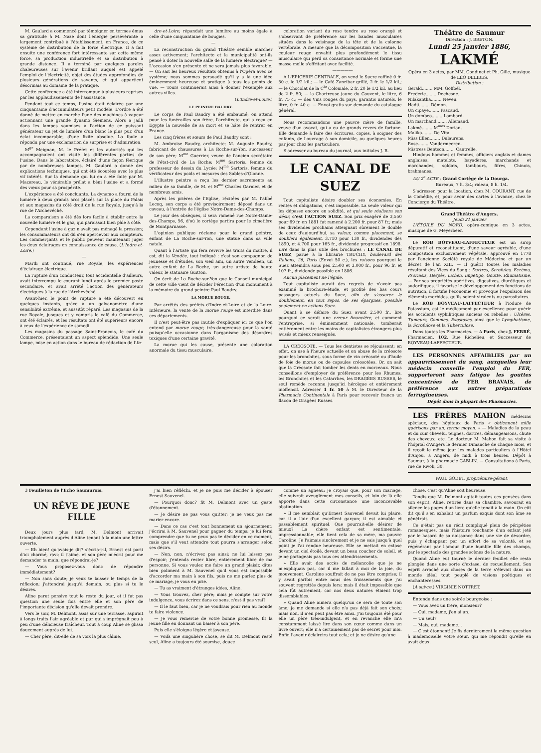M. Gaulard a commencé par témoigner en termes émus sa gratitude à M. Naze dont l'énergie persévérante a largement contribué à l'établissement, en France, de ce système de distribution de la force électrique. Il a fait ensuite une conférence fort intéressante sur cette même force, sa production industrielle et sa distribution à grande distance. Il a terminé par quelques paroles chaleureuses sur l'avenir brillant auquel est appelé l'emploi de l'électricité, objet des études approfondies de plusieurs générations de savants, et qui appartient désormais au domaine de la pratique.
Cette conférence a été interrompue à plusieurs reprises par les applaudissements de l'assistance.
Pendant tout ce temps, l'usine était éclairée par une cinquantaine d'accumulateurs petit modèle. L'ordre a été donné de mettre en marche l'une des machines à vapeur actionnant une grande dynamo Siemens. Alors a jailli dans les lampes soumises à l'action de ce puissant générateur un jet de lumière d'un blanc le plus pur, d'un éclat incomparable, d'une fixité absolue. La foule a répondu par une exclamation de surprise et d'admiration.
M<sup>gr</sup> Meignan, M. le Préfet et les autorités qui les accompagnaient ont visité les différentes parties de l'usine. Dans le laboratoire, éclairé d'une façon féerique par de nombreuses lampes, M. Gaulard a donné des explications techniques, qui ont été écoutées avec le plus vif intérêt. Sur la demande qui lui en a été faite par M. Mazereau, le vénérable prélat a béni l'usine et a formé des vœux pour sa prospérité.
L'expérience a été concluante. La dynamo a fourni de la lumière à deux grands arcs placés sur la place du Palais et aux magasins du côté droit de la rue Royale, jusqu'à la rue de l'Archevêché.
La comparaison a été dès lors facile à établir entre la nouvelle lumière et le gaz, qui paraissait bien pâle à côté.
Cependant l'usine à gaz n'avait pas ménagé la pression; les consommateurs ont dû s'en apercevoir aux compteurs. Les commerçants et le public peuvent maintenant juger les deux éclairages en connaissance de cause. (L'Indre-et-Loire.)
—
Mardi ont continué, rue Royale, les expériences d'éclairage électrique.
La rupture d'un conducteur, tout accidentelle d'ailleurs, avait interrompu le courant lundi après le premier poste secondaire, et avait arrêté l'action des générateurs électriques à la rue de l'Archevêché.
Avant-hier, le point de rupture a été découvert en quelques instants, grâce à un galvanomètre d'une sensibilité extrême, et aussitôt réparé. Les magasins de la rue Royale, jusques et y compris le café du Commerce, ont été éclairés, et les résultats ont été supérieurs encore à ceux de l'expérience de samedi.
Les magasins du passage Saint-François, le café du Commerce, présentaient un aspect splendide. Une seule lampe, mise en action dans le bureau de rédaction de l'In-
dre-et-Loire, répandait une lumière au moins égale à celle d'une cinquantaine de bougies.
—
La reconstruction du grand Théâtre semble marcher assez activement; l'architecte et la municipalité ont-ils pensé à doter la nouvelle salle de la lumière électrique? — L'occasion s'en présente et ne sera jamais plus favorable. — On sait les heureux résultats obtenus à l'Opéra avec ce système; nous sommes persuadé qu'il y a là une idée éminemment heureuse et pratique à tous les points de vue. — Tours continuerait ainsi à donner l'exemple aux autres villes.
(L'Indre-et-Loire.)
LE PEINTRE BAUDRY.
Le corps de Paul Baudry a été embaumé; on attend pour les funérailles son frère, l'architecte, qui a reçu en Egypte la nouvelle de sa mort et se hâte de rentrer en France.
Les cinq frères et sœurs de Paul Baudry sont :
M. Ambroise Baudry, architecte; M. Auguste Baudry, fabricant de chaussures à La Roche-sur-Yon, successeur de son père; M<sup>me</sup> Guerrier, veuve de l'ancien secrétaire de l'état-civil de La Roche; M<sup>me</sup> Sartoris, femme du professeur de dessin du Lycée; M<sup>me</sup> Sartoris, femme du vérificateur des poids et mesures des Sables-d'Olonne.
L'illustre peintre a reçu les dernier sacrements au milieu de sa famille, de M. et M<sup>me</sup> Charles Garnier, et de nombreux amis.
Après les prières de l'Eglise, récitées par M. l'abbé Lecoq, son corps a été provisoirement déposé dans un caveau, à l'entrée de l'église Notre-Dame-des-Champs.
Le jour des obsèques, il sera ramené rue Notre-Dame-des-Champs, 56, d'où le cortège partira pour le cimetière de Montparnasse.
L'opinion publique réclame pour le grand peintre, enfant de La Roche-sur-Yon, une statue dans sa ville natale.
Quant à l'artiste qui fera revivre les traits du maître, il est, dit la Vendée, tout indiqué : c'est son compagnon de jeunesse et d'études, son vieil ami, un autre Vendéen, un autre enfant de La Roche, un autre artiste de haute valeur, le statuaire Guitton.
On écrit de La Roche-sur-Yon que le Conseil municipal de cette ville vient de décider l'érection d'un monument à la mémoire du grand peintre Paul Baudry.
LA MORUE ROUGE.
Par arrêtés des préfets d'Indre-et-Loire et de la Loire-Inférieure, la vente de la morue rouge est interdite dans ces départements.
Il n'est peut-être pas inutile d'expliquer ici ce que l'on entend par morue rouge, très-dangereuse pour la santé puisqu'elle occasionne dans l'organisme des désordres toxiques d'une certaine gravité.
La morue qui les cause, présente une coloration anormale du tissu musculaire,
coloration variant du rose tendre au rose orangé et s'observant de préférence sur les bandes musculaires situées dans le voisinage de la tête et de la colonne vertébrale. A mesure que la décomposition s'accentue, la couleur rouge envahit plus profondément le tissu musculaire qui perd sa consistance normale et forme une masse molle s'effritant avec facilité.
—————
A L'EPICERIE CENTRALE, on vend le Sucre raffiné 0 fr. 50 c. le 1/2 kil.; — le Café Zanzibar grillé, 2 fr. le 1/2 kil.; — le Chocolat de la C<sup>ie</sup> Coloniale, 2 fr. 20 le 1/2 kil. au lieu de 2 fr. 50; — la Chartreuse jaune du Couvent, le litre, 6 fr. 75 c.; — des Vins rouges du pays, garantis naturels, le litre, 0 fr. 40 c. — Envoi gratis sur demande du catalogue général.
Nous recommandons une pauvre mère de famille, veuve d'un avocat, qui a eu de grands revers de fortune. Elle demande à faire des écritures, copies, à soigner des enfants, de l'ouvrage à son domicile, ou quelques heures par jour chez les particuliers.
S'adresser au bureau du journal, aux initiales J. R.
LE CANAL DE SUEZ
Tout capitaliste désire doubler ses économies. En rentes et obligations, c'est impossible. La seule valeur qui les dépasse encore en solidité, et qui seule réalisera son désir, c'est l'ACTION SUEZ. Son prix exagéré de 3,550 pour 69 fr. en 1881 fut ramené à 2.200 fr. pour 87 fr.; mais ses dividendes prochains atteignant sûrement le double de ceux d'aujourd'hui, sa valeur, comme placement, se doublera également, 3.710 pour 130 fr., dividendes dès 1890, et 4.700 pour 165 fr., dividende progressif en 1898. Lire dans la plus utile des brochures : LE CANAL DE SUEZ, parue à la librairie TRUCHY, boulevard des Italiens, 26, Paris (Envoi 50 c.), les raisons pourquoi le Suez atteindra sous peu 2.500 et 3.000 fr., pour 96 fr. et 107 fr., dividende possible en 1886.
Aucun placement ne l'égale.
Tout capitaliste aurait des regrets de n'avoir pas examiné la brochure-étude, et profité des bas cours passagers actuels du Suez, afin de s'assurer le doublement, en tout repos, de ses épargnes, possible seulement en actions Suez.
Quant à se défaire du Suez avant 2.500 fr., lire pourquoi ce serait une erreur financière, et comment l'entreprise, si éminemment nationale, tomberait entièrement entre les mains de capitalistes étrangers plus avisés et mieux renseignés.
LA CRÉOSOTE. — Tous les dentistes se réjouissent; en effet, on use à l'heure actuelle et on abuse de la créosote pour les bronchites, sous forme de vin créosoté ou d'huile de foie de morue ou de capsules créosotées. Or, on sait que la Créosote fait tomber les dents en morceaux. Nous conseillons d'employer de préférence pour les Rhumes, les Bronchites et les Catarrhes, les DRAGÉES RUSSES, le seul remède reconnu jusqu'ici héroïque et entièrement inoffensif. Adresser 1 fr. 50 à M. le Directeur de la Pharmacie Continentale à Paris pour recevoir franco un flacon de Dragées Russes.
Théâtre de Saumur
Direction : J. BRETON.
Lundi 25 janvier 1886,
LAKMÉ
Opéra en 3 actes, par MM. Gondinet et Ph. Gille, musique de LÉO DELIBES.
Distribution :
Gerald........ MM. Goffoël.
Frederic........ Dechesne.
Nilakantha........ Neveu.
Hadji........ Démon.
Un cipaye........ Pascaud.
Un dombeo........ Lombard.
Un marchand........ Allemand.
Lakmé........ M<sup>mes</sup> Dorian.
Malika........ De Vita.
Miss Ellen........ Dulaurens.
Rose........ Vandermeeren.
Mistress Bentson........ Cantrelle.
Hindous hommes et femmes, officiers anglais et dames anglaises, matelots, bayadères, marchands et marchandes, soldats, tambours, fifres, Chinois, brahmanes.
AU 2<sup>e</sup> ACTE : Grand Cortège de la Dourga.
Bureaux, 7 h. 3/4; rideau, 8 h. 1/4.
S'adresser, pour la location, chez M. COURANT, rue de la Comédie, et, pour avoir des cartes à l'avance, chez le Concierge du Théâtre.
Grand Théâtre d'Angers.
Jeudi 21 janvier
L'ÉTOILE DU NORD, opéra-comique en 3 actes, musique de G. Meyerbeer.
Le ROB BOYVEAU-LAFFECTEUR est un sirop dépuratif et reconstituant, d'une saveur agréable, d'une composition exclusivement végétale, approuvé en 1778 par l'ancienne Société royale de Médecine et par un décret de l'an XIII. — Il guérit toutes les maladies résultant des Vices du Sang : Dartres, Scrofules, Eczéma, Psoriasis, Herpès, Lichen, Impetigo, Goutte, Rhumatisme. — Par ses propriétés apéritives, digestives, diurétiques et sudorifiques, il favorise le développement des fonctions de nutrition, il fortifie l'économie et provoque l'expulsion des éléments morbides, qu'ils soient virulents ou parasitaires.
Le ROB BOYVEAU-LAFFECTEUR à l'iodure de Potassium, est le médicament par excellence pour guérir les accidents syphilitiques anciens ou rebelles : Ulcères, Tumeurs, Gommes, Exostoses, ainsi que le Lymphatisme, la Scrofulose et la Tuberculose.
Dans toutes les Pharmacies. — A Paris, chez J. FERRÉ, Pharmacien, 102, Rue Richelieu, et Successeur de BOYVEAU-LAFFECTEUR.
LES PERSONNES AFFAIBLIES par un appauvrissement du sang, auxquelles leur médecin conseille l'emploi du FER, supporteront sans fatigue les gouttes concentrées de FER BRAVAIS, de préférence aux autres préparations ferrugineuses.
Dépôt dans la plupart des Pharmacies.
LES FRÈRES MAHON médecins spéciaux, des hôpitaux de Paris « obtiennent mille guérisons par an, terme moyen. » — Maladies de la peau et du cuir chevelu, teignes, dartres, démangeaisons, chute des cheveux, etc. Le docteur M. Mahon fait sa visite à l'hôpital d'Angers le dernier Dimanche de chaque mois, et il reçoit le même jour les malades particuliers à l'Hôtel d'Anjou, à Angers, de midi à trois heures. Dépôt à Saumur, à la pharmacie GABLIN. — Consultations à Paris, rue de Rivoli, 30.
PAUL GODET, propriétaire-gérant.
3 Feuilleton de l'Écho Saumurois.
UN RÊVE DE JEUNE FILLE
Deux jours plus tard, M. Delmont arrivait triomphalement auprès d'Aline tenant à la main une lettre ouverte.
— Eh bien! qu'avais-je dit? s'écria-t-il, Ernest est parti d'ici charmé, ravi; il t'aime, et son père m'écrit pour me demander ta main; que répondrai-je?
— Vous proposez-vous donc de répondre immédiatement?
— Non sans doute; je veux te laisser le temps de la réflexion; j'attendrai jusqu'à demain, ou plus si tu le désires.
Aline parut pensive tout le reste du jour, et il fut pas question une seule fois entre elle et son père de l'importante décision qu'elle devait prendre.
Vers le soir, M. Delmont, assis sur une terrasse, aspirait à longs traits l'air agréable et pur qui s'imprégnait peu à peu d'une délicieuse fraîcheur. Tout à coup Aline se glissa doucement auprès de lui.
— Cher père, dit-elle de sa voix la plus câline,
j'ai bien réfléchi, et je ne puis me décider à épouser Ernest Sauvenel.
— Pourquoi donc? fit M. Delmont avec un geste d'étonnement.
— Je désire ne pas vous quitter; je ne veux pas me marier encore.
— Dans ce cas c'est tout bonnement un ajournement; j'écrirai à M. Sauvenel pour gagner du temps; je lui ferai comprendre que tu ne peux pas te décider en ce moment, mais que s'il veut attendre tout pourra s'arranger selon ses désirs.
— Non, non, n'écrivez pas ainsi; ne lui laissez pas d'espoir; j'entends rester libre, entièrement libre de ma personne. Si vous voulez me faire un grand plaisir, dites bien poliment à M. Sauvenel qu'il vous est impossible d'accorder ma main à son fils, puis ne me parlez plus de ce mariage, je vous en prie.
— Tu as vraiment d'étranges idées, Aline.
— Vous trouvez, cher père; mais je compte sur votre indulgence, vous écrirez dans ce sens, n'est-il pas vrai?
— Il le faut bien, car je ne voudrais pour rien au monde te faire violence.
— Je vous remercie de votre bonne promesse, fit la jeune fille en donnant un baiser à son père.
Puis elle s'éloigna légère et joyeuse.
— Voilà une singulière chose, se dit M. Delmont resté seul, Aline a toujours été soumise, douce
comme un agneau; je croyais que, pour son mariage, elle suivrait aveuglément mes conseils, et loin de là elle apporte dans cette circonstance une inconcevable obstination.
» Il me semblait qu'Ernest Sauvenel devait lui plaire, car il a l'air d'un excellent garçon; il est aimable et passablement spirituel. Que pourrait-elle désirer de mieux? La chère enfant est sentimentale, impressionnable; elle tient cela de sa mère, ma pauvre Caroline. Je l'aimais sincèrement et je ne sais jusqu'à quel point je l'ai rendue heureuse. Elle se mettait en extase devant un ciel étoilé, devant un beau coucher de soleil, et je ne partageais pas tous ces attendrissements.
» Elle avait des accès de mélancolie que je ne m'expliquais pas, car il me fallait à moi de la joie, du mouvement. Caroline souffrait de ne pas être comprise; il y avait parfois entre nous des froissements que j'ai souvent regrettés depuis lors; mais il était impossible que cela fût autrement, car nos deux natures étaient trop dissemblables.
» Quand Aline aimera quelqu'un ce sera de toute son âme; je me demande si elle n'a pas déjà fait son choix; mais non, il n'en peut pas être ainsi. J'ai toujours été pour elle un père très-indulgent, et en revanche elle m'a constamment laissé lire dans son cœur comme dans un livre ouvert; elle n'a certainement pas de secret pour moi. Enfin l'avenir éclaircira tout cela; et je ne désire qu'une
chose, c'est qu'Aline soit heureuse.
Tandis que M. Delmont agitait toutes ces pensées dans son esprit, Aline, retirée dans sa chambre, savourait en silence les pages d'un livre qu'elle tenait à la main. On eût dit qu'il s'en exhalait un parfum exquis dont son âme se pénétrait.
Ce n'était pas un récit compliqué plein de péripéties romanesques, mais l'histoire touchante d'un enfant jeté par le hasard de sa naissance dans une vie de désordre, puis y échappant par un effort de sa volonté, et se régénérant par l'amour d'une humble fille des champs, par le spectacle des grandes scènes de la nature.
Quand Aline eut tourné le dernier feuillet elle resta plongée dans une sorte d'extase, de recueillement. Son esprit arraché aux choses de la terre s'élevait dans un monde idéal tout peuplé de visions poétiques et enchanteresses.
(A suivre.) VIRGINIE NOTTRET.
Entendu dans une soirée bourgeoise :
— Vous avez un frère, monsieur?
— Oui, madame, j'en ai un.
— Un seul?
— Mais, oui, madame...
— C'est étonnant! Je fis dernièrement la même question à mademoiselle votre sœur, qui me répondit qu'elle en avait deux.